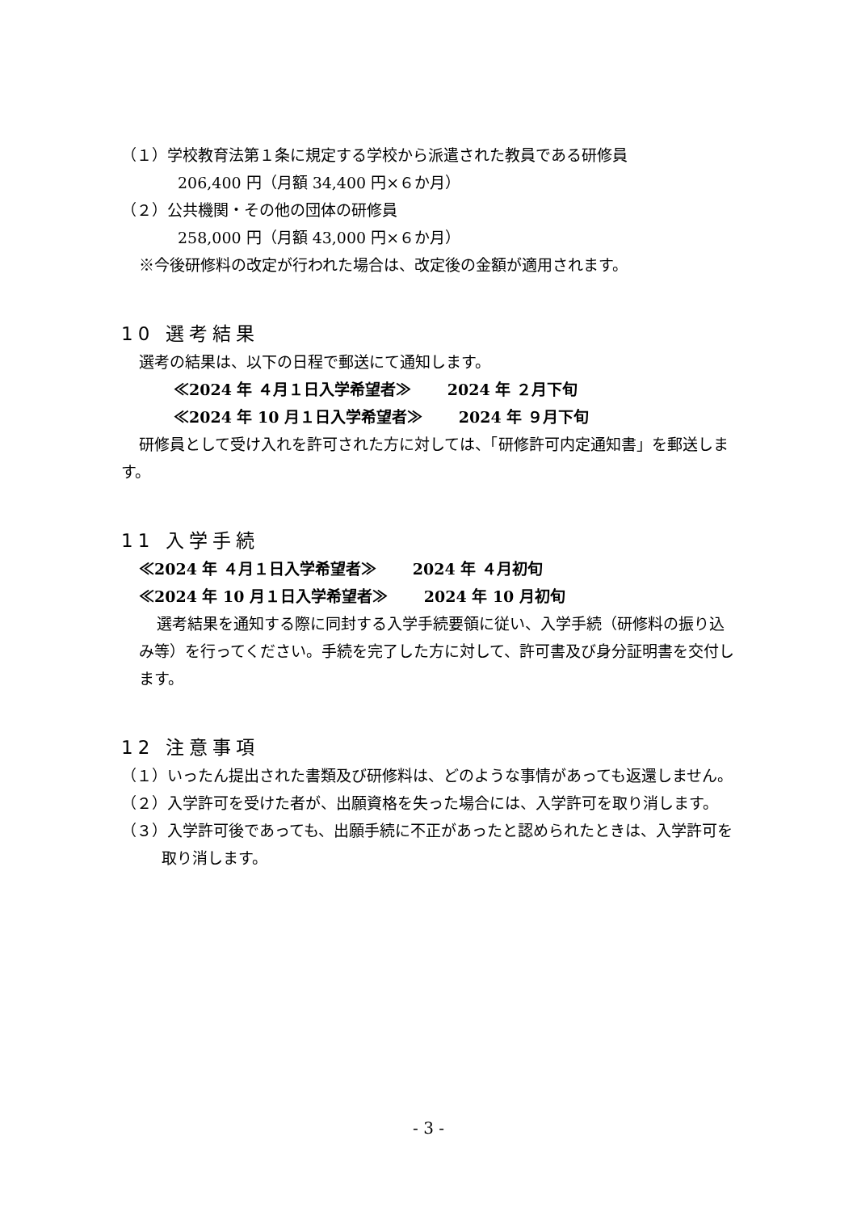（１）学校教育法第１条に規定する学校から派遣された教員である研修員
206,400 円（月額 34,400 円×６か月）
（２）公共機関・その他の団体の研修員
258,000 円（月額 43,000 円×６か月）
※今後研修料の改定が行われた場合は、改定後の金額が適用されます。
10 選考結果
選考の結果は、以下の日程で郵送にて通知します。
≪2024 年 ４月１日入学希望者≫　　 2024 年 ２月下旬
≪2024 年 10 月１日入学希望者≫　　 2024 年 ９月下旬
研修員として受け入れを許可された方に対しては、「研修許可内定通知書」を郵送します。
11 入学手続
≪2024 年 ４月１日入学希望者≫　　 2024 年 ４月初旬
≪2024 年 10 月１日入学希望者≫　　 2024 年 10 月初旬
選考結果を通知する際に同封する入学手続要領に従い、入学手続（研修料の振り込み等）を行ってください。手続を完了した方に対して、許可書及び身分証明書を交付します。
12 注意事項
（１）いったん提出された書類及び研修料は、どのような事情があっても返還しません。
（２）入学許可を受けた者が、出願資格を失った場合には、入学許可を取り消します。
（３）入学許可後であっても、出願手続に不正があったと認められたときは、入学許可を取り消します。
- 3 -